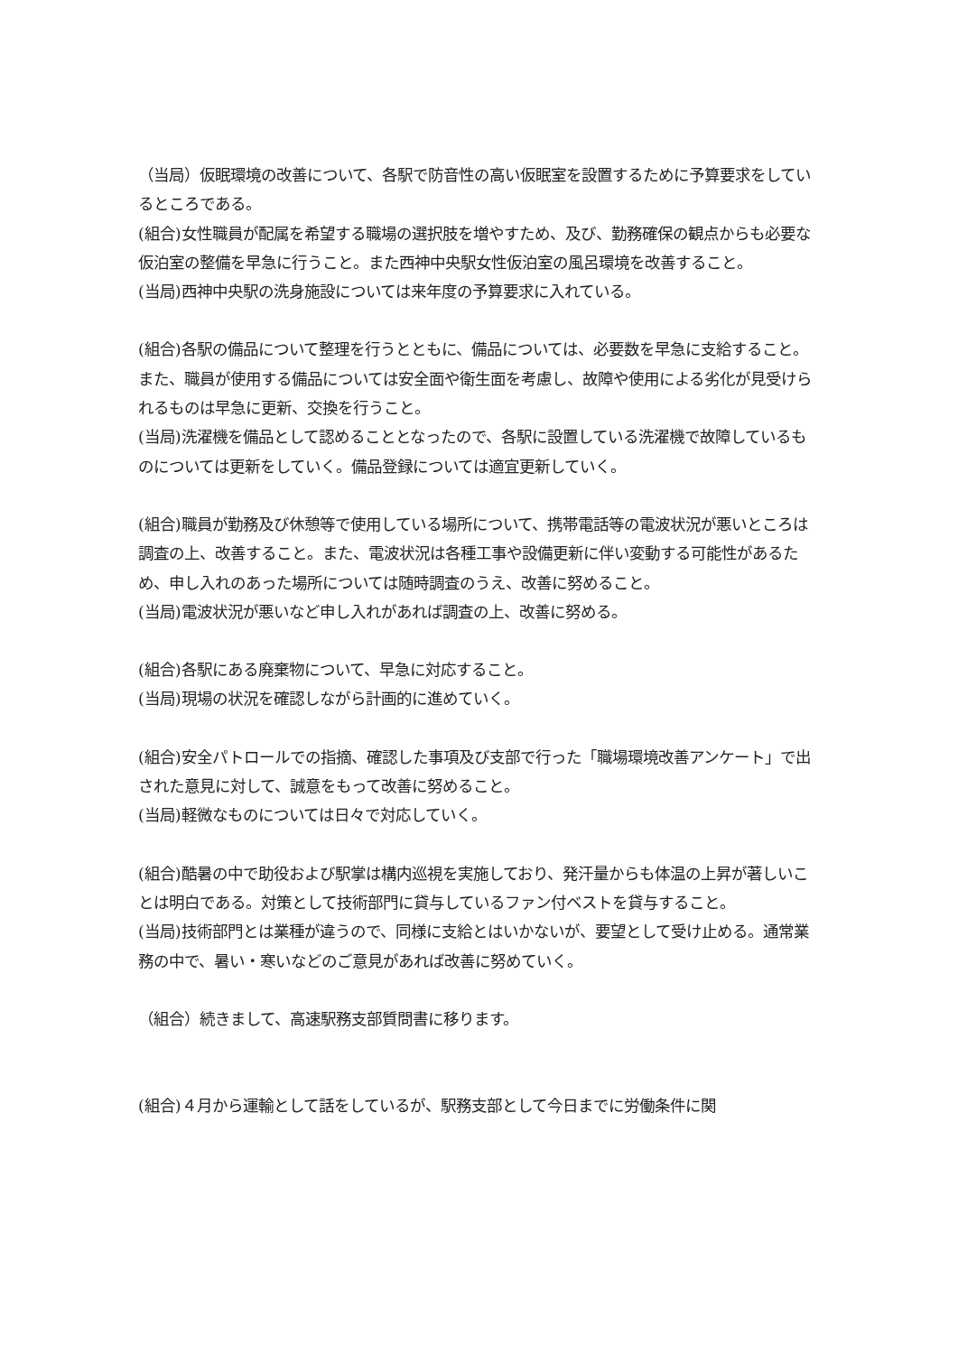（当局）仮眠環境の改善について、各駅で防音性の高い仮眠室を設置するために予算要求をしているところである。
(組合)女性職員が配属を希望する職場の選択肢を増やすため、及び、勤務確保の観点からも必要な仮泊室の整備を早急に行うこと。また西神中央駅女性仮泊室の風呂環境を改善すること。
(当局)西神中央駅の洗身施設については来年度の予算要求に入れている。
(組合)各駅の備品について整理を行うとともに、備品については、必要数を早急に支給すること。また、職員が使用する備品については安全面や衛生面を考慮し、故障や使用による劣化が見受けられるものは早急に更新、交換を行うこと。
(当局)洗濯機を備品として認めることとなったので、各駅に設置している洗濯機で故障しているものについては更新をしていく。備品登録については適宜更新していく。
(組合)職員が勤務及び休憩等で使用している場所について、携帯電話等の電波状況が悪いところは調査の上、改善すること。また、電波状況は各種工事や設備更新に伴い変動する可能性があるため、申し入れのあった場所については随時調査のうえ、改善に努めること。
(当局)電波状況が悪いなど申し入れがあれば調査の上、改善に努める。
(組合)各駅にある廃棄物について、早急に対応すること。
(当局)現場の状況を確認しながら計画的に進めていく。
(組合)安全パトロールでの指摘、確認した事項及び支部で行った「職場環境改善アンケート」で出された意見に対して、誠意をもって改善に努めること。
(当局)軽微なものについては日々で対応していく。
(組合)酷暑の中で助役および駅掌は構内巡視を実施しており、発汗量からも体温の上昇が著しいことは明白である。対策として技術部門に貸与しているファン付ベストを貸与すること。
(当局)技術部門とは業種が違うので、同様に支給とはいかないが、要望として受け止める。通常業務の中で、暑い・寒いなどのご意見があれば改善に努めていく。
（組合）続きまして、高速駅務支部質問書に移ります。
(組合)４月から運輸として話をしているが、駅務支部として今日までに労働条件に関